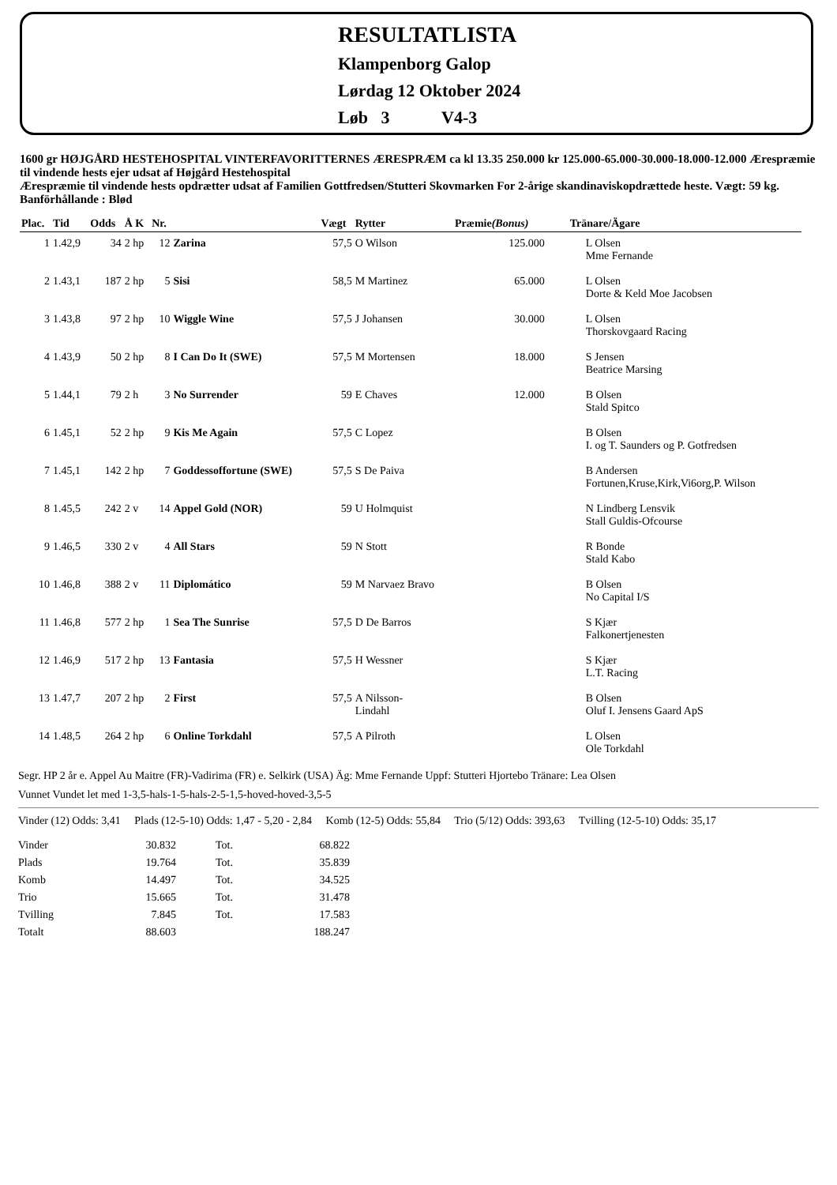RESULTATLISTA
Klampenborg Galop
Lørdag 12 Oktober 2024
Løb 3 V4-3
1600 gr HØJGÅRD HESTEHOSPITAL VINTERFAVORITTERNES ÆRESPRÆM ca kl 13.35 250.000 kr 125.000-65.000-30.000-18.000-12.000 Ærespræmie til vindende hests ejer udsat af Højgård Hestehospital
Ærespræmie til vindende hests opdrætter udsat af Familien Gottfredsen/Stutteri Skovmarken For 2-årige skandinaviskopdrættede heste. Vægt: 59 kg.
Banförhållande : Blød
| Plac. | Tid | Odds | Å K | Nr. | | Vægt | Rytter | Præmie (Bonus) | Tränare/Ägare |
| --- | --- | --- | --- | --- | --- | --- | --- | --- | --- |
| 1 | 1.42,9 | 34 | 2 hp | 12 | Zarina | 57,5 | O Wilson | 125.000 | L Olsen Mme Fernande |
| 2 | 1.43,1 | 187 | 2 hp | 5 | Sisi | 58,5 | M Martinez | 65.000 | L Olsen Dorte & Keld Moe Jacobsen |
| 3 | 1.43,8 | 97 | 2 hp | 10 | Wiggle Wine | 57,5 | J Johansen | 30.000 | L Olsen Thorskovgaard Racing |
| 4 | 1.43,9 | 50 | 2 hp | 8 | I Can Do It (SWE) | 57,5 | M Mortensen | 18.000 | S Jensen Beatrice Marsing |
| 5 | 1.44,1 | 79 | 2 h | 3 | No Surrender | 59 | E Chaves | 12.000 | B Olsen Stald Spitco |
| 6 | 1.45,1 | 52 | 2 hp | 9 | Kis Me Again | 57,5 | C Lopez | | B Olsen I. og T. Saunders og P. Gotfredsen |
| 7 | 1.45,1 | 142 | 2 hp | 7 | Goddessoffortune (SWE) | 57,5 | S De Paiva | | B Andersen Fortunen,Kruse,Kirk,Vi6org,P. Wilson |
| 8 | 1.45,5 | 242 | 2 v | 14 | Appel Gold (NOR) | 59 | U Holmquist | | N Lindberg Lensvik Stall Guldis-Ofcourse |
| 9 | 1.46,5 | 330 | 2 v | 4 | All Stars | 59 | N Stott | | R Bonde Stald Kabo |
| 10 | 1.46,8 | 388 | 2 v | 11 | Diplomático | 59 | M Narvaez Bravo | | B Olsen No Capital I/S |
| 11 | 1.46,8 | 577 | 2 hp | 1 | Sea The Sunrise | 57,5 | D De Barros | | S Kjær Falkonertjenesten |
| 12 | 1.46,9 | 517 | 2 hp | 13 | Fantasia | 57,5 | H Wessner | | S Kjær L.T. Racing |
| 13 | 1.47,7 | 207 | 2 hp | 2 | First | 57,5 | A Nilsson- Lindahl | | B Olsen Oluf I. Jensens Gaard ApS |
| 14 | 1.48,5 | 264 | 2 hp | 6 | Online Torkdahl | 57,5 | A Pilroth | | L Olsen Ole Torkdahl |
Segr. HP 2 år e. Appel Au Maitre (FR)-Vadirima (FR) e. Selkirk (USA) Äg: Mme Fernande Uppf: Stutteri Hjortebo Tränare: Lea Olsen
Vunnet Vundet let med 1-3,5-hals-1-5-hals-2-5-1,5-hoved-hoved-3,5-5
Vinder (12) Odds: 3,41 Plads (12-5-10) Odds: 1,47 - 5,20 - 2,84 Komb (12-5) Odds: 55,84 Trio (5/12) Odds: 393,63 Tvilling (12-5-10) Odds: 35,17
| Vinder | 30.832 | Tot. | 68.822 |
| Plads | 19.764 | Tot. | 35.839 |
| Komb | 14.497 | Tot. | 34.525 |
| Trio | 15.665 | Tot. | 31.478 |
| Tvilling | 7.845 | Tot. | 17.583 |
| Totalt | 88.603 | | 188.247 |